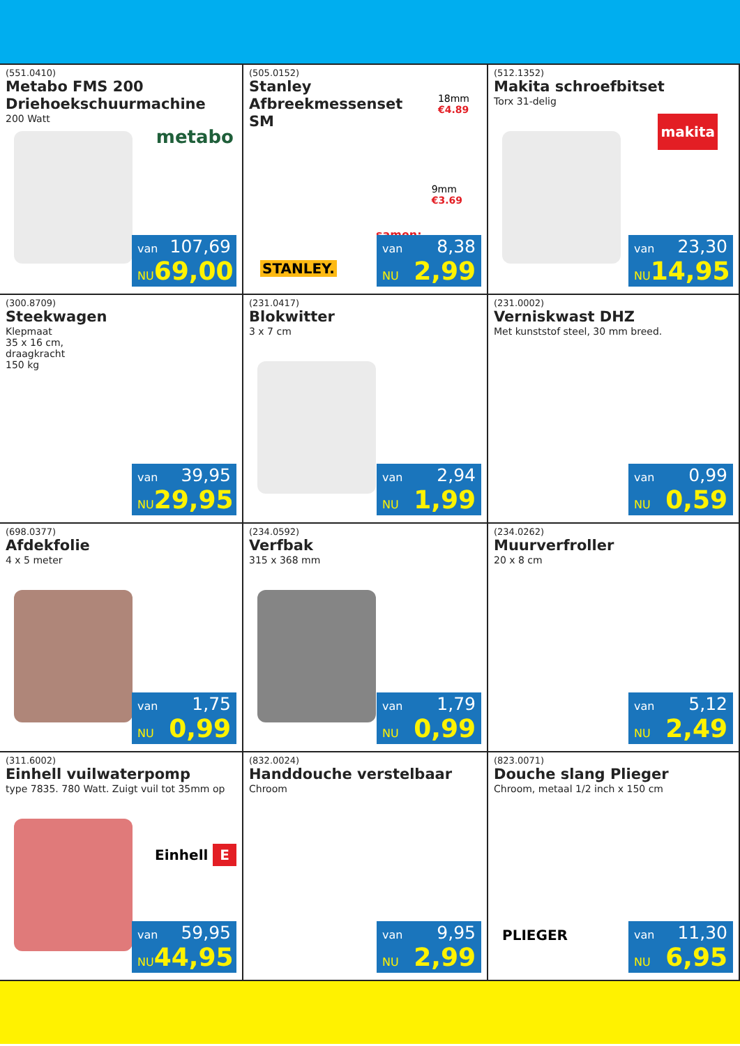(551.0410)
Metabo FMS 200 Driehoekschuurmachine
200 Watt
metabo
van 107,69
NU 69,00
(505.0152)
Stanley
Afbreekmessenset
SM
18mm
€4.89
9mm
€3.69
samen:
STANLEY.
van 8,38
NU 2,99
(512.1352)
Makita schroefbitset
Torx 31-delig
makita
van 23,30
NU 14,95
(300.8709)
Steekwagen
Klepmaat
35 x 16 cm,
draagkracht
150 kg
van 39,95
NU 29,95
(231.0417)
Blokwitter
3 x 7 cm
van 2,94
NU 1,99
(231.0002)
Verniskwast DHZ
Met kunststof steel, 30 mm breed.
van 0,99
NU 0,59
(698.0377)
Afdekfolie
4 x 5 meter
van 1,75
NU 0,99
(234.0592)
Verfbak
315 x 368 mm
van 1,79
NU 0,99
(234.0262)
Muurverfroller
20 x 8 cm
van 5,12
NU 2,49
(311.6002)
Einhell vuilwaterpomp
type 7835. 780 Watt. Zuigt vuil tot 35mm op
Einhell E
van 59,95
NU 44,95
(832.0024)
Handdouche verstelbaar
Chroom
van 9,95
NU 2,99
(823.0071)
Douche slang Plieger
Chroom, metaal 1/2 inch x 150 cm
PLIEGER
van 11,30
NU 6,95